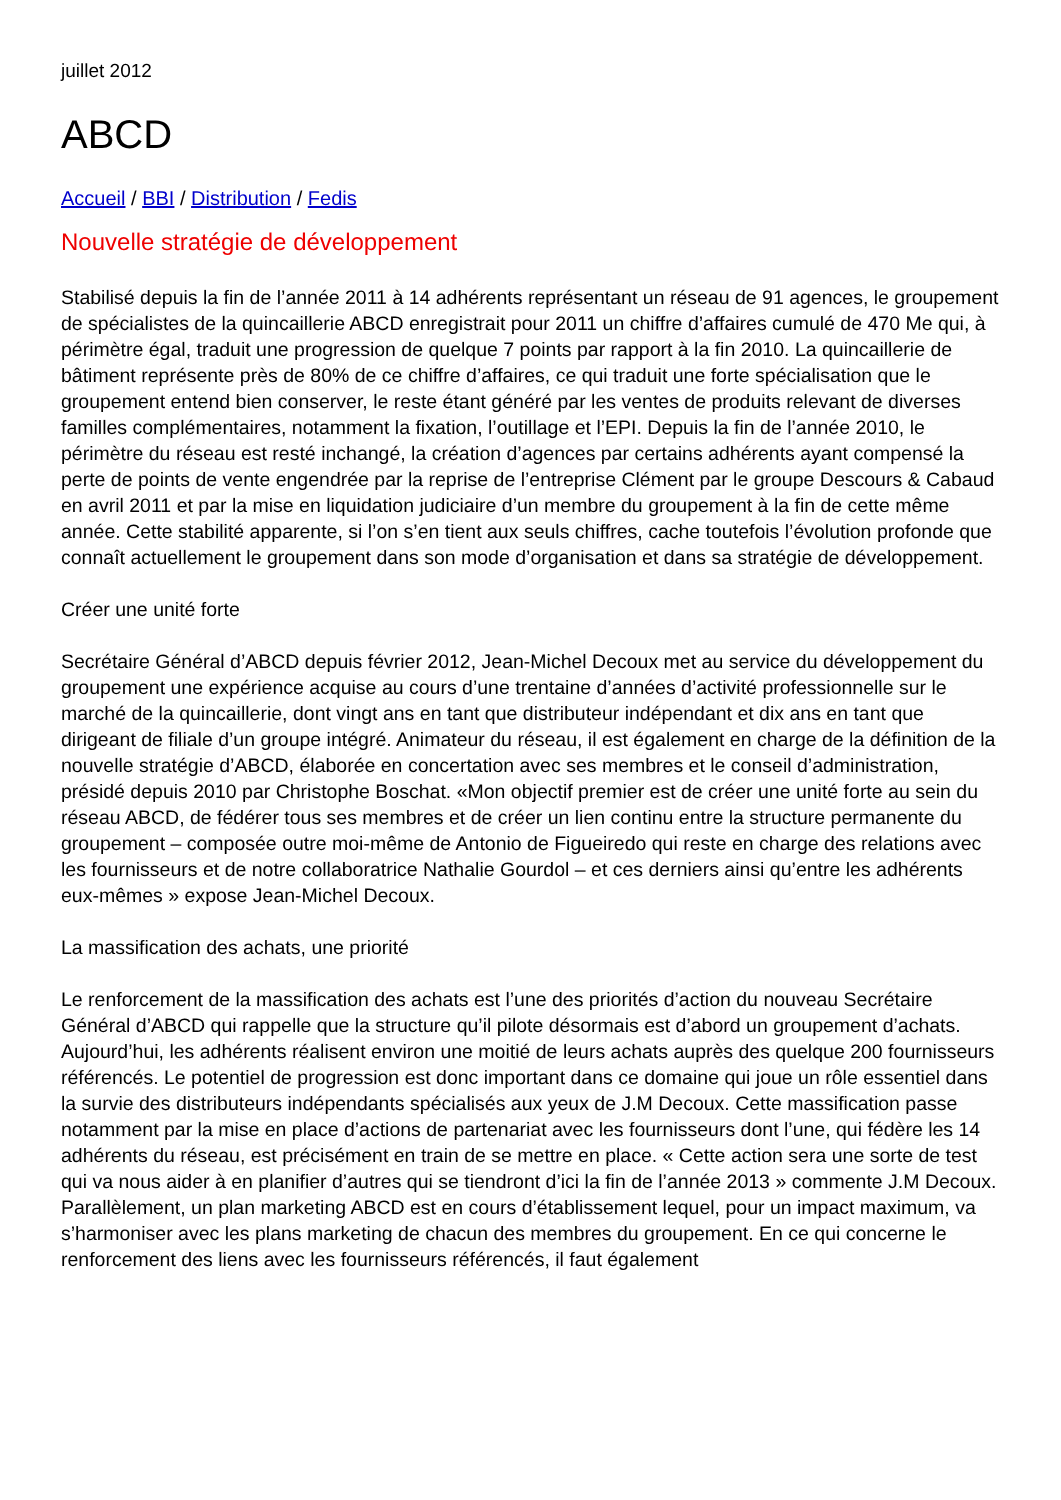juillet 2012
ABCD
Accueil / BBI / Distribution / Fedis
Nouvelle stratégie de développement
Stabilisé depuis la fin de l’année 2011 à 14 adhérents représentant un réseau de 91 agences, le groupement de spécialistes de la quincaillerie ABCD enregistrait pour 2011 un chiffre d’affaires cumulé de 470 Me qui, à périmètre égal, traduit une progression de quelque 7 points par rapport à la fin 2010. La quincaillerie de bâtiment représente près de 80% de ce chiffre d’affaires, ce qui traduit une forte spécialisation que le groupement entend bien conserver, le reste étant généré par les ventes de produits relevant de diverses familles complémentaires, notamment la fixation, l’outillage et l’EPI. Depuis la fin de l’année 2010, le périmètre du réseau est resté inchangé, la création d’agences par certains adhérents ayant compensé la perte de points de vente engendrée par la reprise de l’entreprise Clément par le groupe Descours & Cabaud en avril 2011 et par la mise en liquidation judiciaire d’un membre du groupement à la fin de cette même année. Cette stabilité apparente, si l’on s’en tient aux seuls chiffres, cache toutefois l’évolution profonde que connaît actuellement le groupement dans son mode d’organisation et dans sa stratégie de développement.
Créer une unité forte
Secrétaire Général d’ABCD depuis février 2012, Jean-Michel Decoux met au service du développement du groupement une expérience acquise au cours d’une trentaine d’années d’activité professionnelle sur le marché de la quincaillerie, dont vingt ans en tant que distributeur indépendant et dix ans en tant que dirigeant de filiale d’un groupe intégré. Animateur du réseau, il est également en charge de la définition de la nouvelle stratégie d’ABCD, élaborée en concertation avec ses membres et le conseil d’administration, présidé depuis 2010 par Christophe Boschat. «Mon objectif premier est de créer une unité forte au sein du réseau ABCD, de fédérer tous ses membres et de créer un lien continu entre la structure permanente du groupement – composée outre moi-même de Antonio de Figueiredo qui reste en charge des relations avec les fournisseurs et de notre collaboratrice Nathalie Gourdol – et ces derniers ainsi qu’entre les adhérents eux-mêmes » expose Jean-Michel Decoux.
La massification des achats, une priorité
Le renforcement de la massification des achats est l’une des priorités d’action du nouveau Secrétaire Général d’ABCD qui rappelle que la structure qu’il pilote désormais est d’abord un groupement d’achats. Aujourd’hui, les adhérents réalisent environ une moitié de leurs achats auprès des quelque 200 fournisseurs référencés. Le potentiel de progression est donc important dans ce domaine qui joue un rôle essentiel dans la survie des distributeurs indépendants spécialisés aux yeux de J.M Decoux. Cette massification passe notamment par la mise en place d’actions de partenariat avec les fournisseurs dont l’une, qui fédère les 14 adhérents du réseau, est précisément en train de se mettre en place. « Cette action sera une sorte de test qui va nous aider à en planifier d’autres qui se tiendront d’ici la fin de l’année 2013 » commente J.M Decoux. Parallèlement, un plan marketing ABCD est en cours d’établissement lequel, pour un impact maximum, va s’harmoniser avec les plans marketing de chacun des membres du groupement. En ce qui concerne le renforcement des liens avec les fournisseurs référencés, il faut également